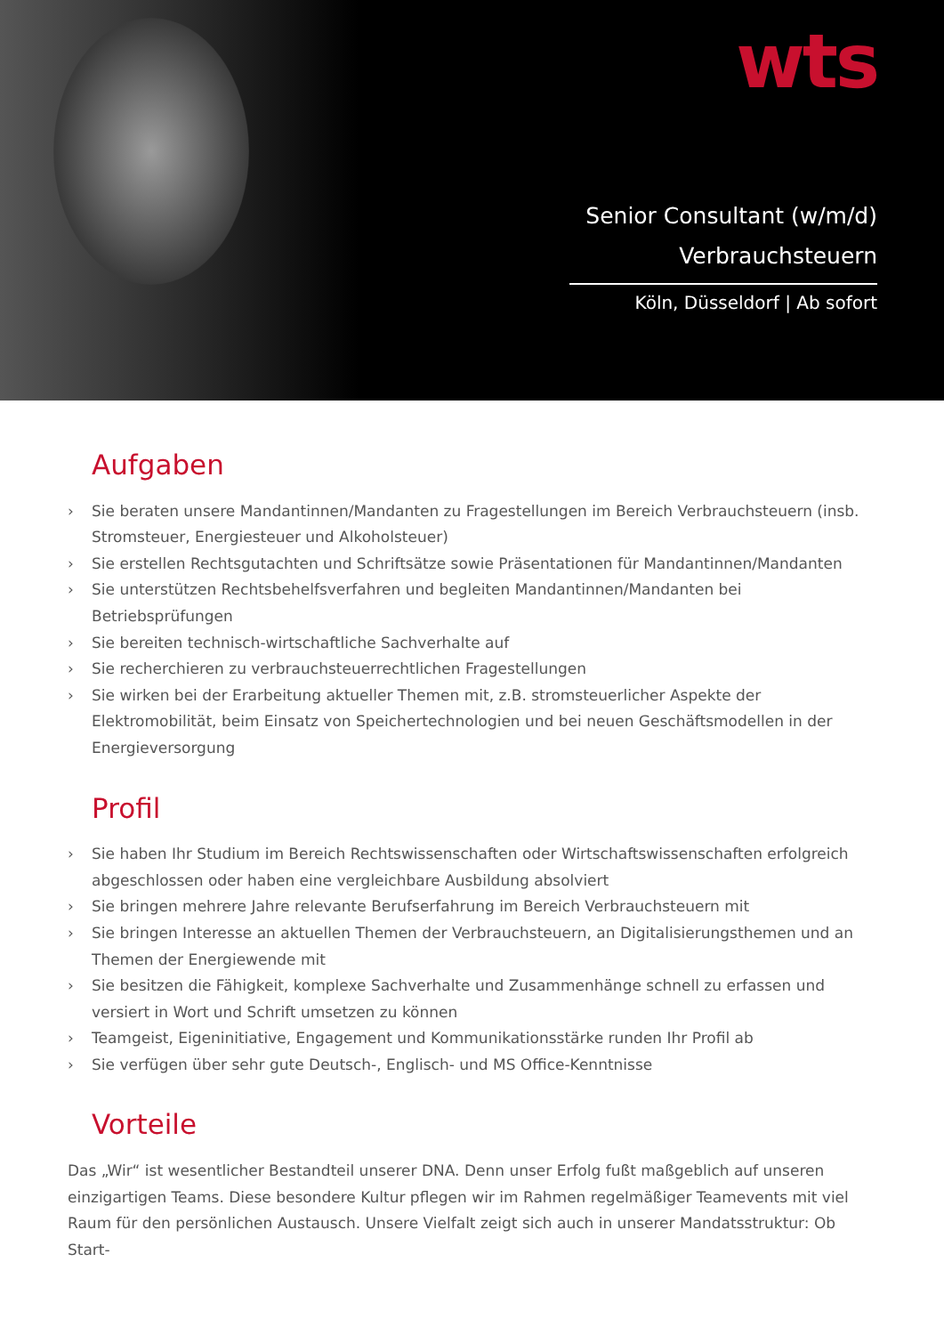wts
Senior Consultant (w/m/d)
Verbrauchsteuern
Köln, Düsseldorf | Ab sofort
Aufgaben
› Sie beraten unsere Mandantinnen/Mandanten zu Fragestellungen im Bereich Verbrauchsteuern (insb. Stromsteuer, Energiesteuer und Alkoholsteuer)
› Sie erstellen Rechtsgutachten und Schriftsätze sowie Präsentationen für Mandantinnen/Mandanten
› Sie unterstützen Rechtsbehelfsverfahren und begleiten Mandantinnen/Mandanten bei Betriebsprüfungen
› Sie bereiten technisch-wirtschaftliche Sachverhalte auf
› Sie recherchieren zu verbrauchsteuerrechtlichen Fragestellungen
› Sie wirken bei der Erarbeitung aktueller Themen mit, z.B. stromsteuerlicher Aspekte der Elektromobilität, beim Einsatz von Speichertechnologien und bei neuen Geschäftsmodellen in der Energieversorgung
Profil
› Sie haben Ihr Studium im Bereich Rechtswissenschaften oder Wirtschaftswissenschaften erfolgreich abgeschlossen oder haben eine vergleichbare Ausbildung absolviert
› Sie bringen mehrere Jahre relevante Berufserfahrung im Bereich Verbrauchsteuern mit
› Sie bringen Interesse an aktuellen Themen der Verbrauchsteuern, an Digitalisierungsthemen und an Themen der Energiewende mit
› Sie besitzen die Fähigkeit, komplexe Sachverhalte und Zusammenhänge schnell zu erfassen und versiert in Wort und Schrift umsetzen zu können
› Teamgeist, Eigeninitiative, Engagement und Kommunikationsstärke runden Ihr Profil ab
› Sie verfügen über sehr gute Deutsch-, Englisch- und MS Office-Kenntnisse
Vorteile
Das „Wir“ ist wesentlicher Bestandteil unserer DNA. Denn unser Erfolg fußt maßgeblich auf unseren einzigartigen Teams. Diese besondere Kultur pflegen wir im Rahmen regelmäßiger Teamevents mit viel Raum für den persönlichen Austausch. Unsere Vielfalt zeigt sich auch in unserer Mandatsstruktur: Ob Start-